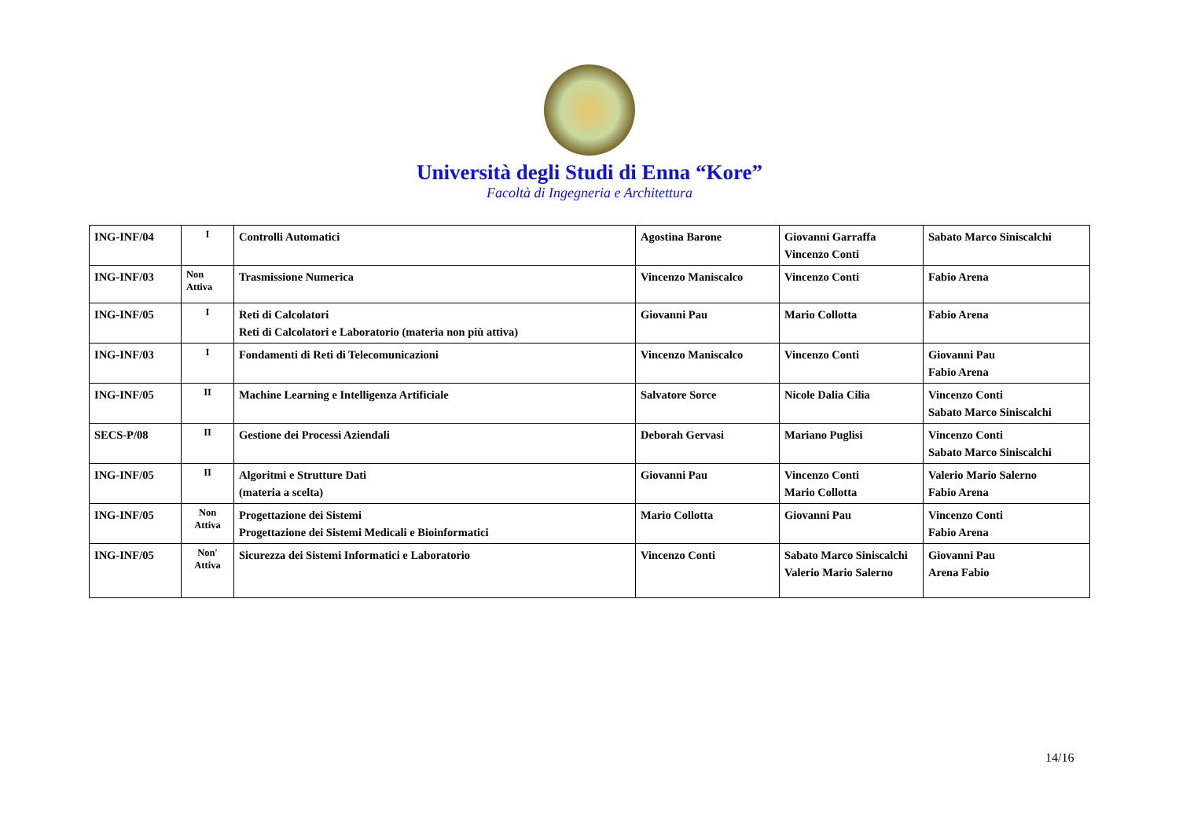Università degli Studi di Enna “Kore”
Facoltà di Ingegneria e Architettura
| ING-INF/04 | I | Controlli Automatici | Agostina Barone | Giovanni Garraffa Vincenzo Conti | Sabato Marco Siniscalchi |
| ING-INF/03 | Non Attiva | Trasmissione Numerica | Vincenzo Maniscalco | Vincenzo Conti | Fabio Arena |
| ING-INF/05 | I | Reti di Calcolatori Reti di Calcolatori e Laboratorio (materia non più attiva) | Giovanni Pau | Mario Collotta | Fabio Arena |
| ING-INF/03 | I | Fondamenti di Reti di Telecomunicazioni | Vincenzo Maniscalco | Vincenzo Conti | Giovanni Pau Fabio Arena |
| ING-INF/05 | II | Machine Learning e Intelligenza Artificiale | Salvatore Sorce | Nicole Dalia Cilia | Vincenzo Conti Sabato Marco Siniscalchi |
| SECS-P/08 | II | Gestione dei Processi Aziendali | Deborah Gervasi | Mariano Puglisi | Vincenzo Conti Sabato Marco Siniscalchi |
| ING-INF/05 | II | Algoritmi e Strutture Dati (materia a scelta) | Giovanni Pau | Vincenzo Conti Mario Collotta | Valerio Mario Salerno Fabio Arena |
| ING-INF/05 | Non Attiva | Progettazione dei Sistemi Progettazione dei Sistemi Medicali e Bioinformatici | Mario Collotta | Giovanni Pau | Vincenzo Conti Fabio Arena |
| ING-INF/05 | Non' Attiva | Sicurezza dei Sistemi Informatici e Laboratorio | Vincenzo Conti | Sabato Marco Siniscalchi Valerio Mario Salerno | Giovanni Pau Arena Fabio |
14/16